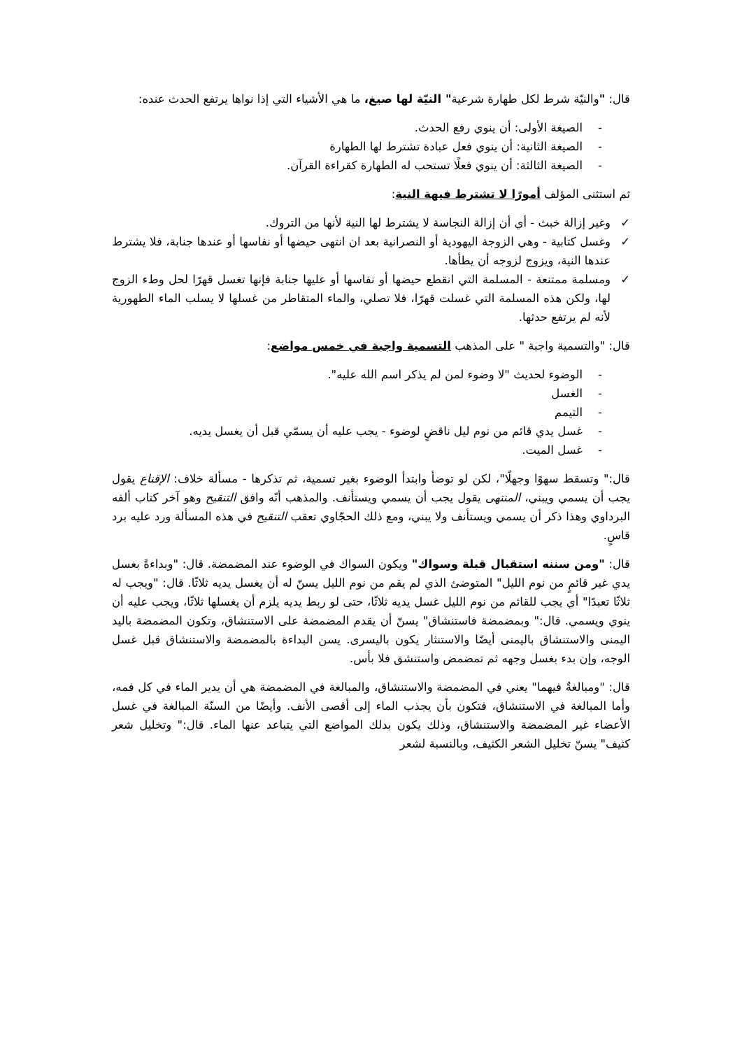قال: "والنيّة شرط لكل طهارة شرعية" النيّة لها صيغ، ما هي الأشياء التي إذا نواها يرتفع الحدث عنده:
- الصيغة الأولى: أن ينوي رفع الحدث.
- الصيغة الثانية: أن ينوي فعل عبادة تشترط لها الطهارة
- الصيغة الثالثة: أن ينوي فعلًا تستحب له الطهارة كقراءة القرآن.
ثم استثنى المؤلف أمورًا لا تشترط فيهة النية:
✓ وغير إزالة خبث - أي أن إزالة النجاسة لا يشترط لها النية لأنها من التروك.
✓ وغسل كتابية - وهي الزوجة اليهودية أو النصرانية بعد ان انتهى حيضها أو نفاسها أو عندها جنابة، فلا يشترط عندها النية، ويزوج لزوجه أن يطأها.
✓ ومسلمة ممتنعة - المسلمة التي انقطع حيضها أو نفاسها أو عليها جنابة فإنها تغسل قهرًا لحل وطء الزوج لها، ولكن هذه المسلمة التي غسلت قهرًا، فلا تصلي، والماء المتقاطر من غسلها لا يسلب الماء الطهورية لأنه لم يرتفع حدثها.
قال: "والتسمية واجبة " على المذهب التسمية واجبة في خمس مواضع:
- الوضوء لحديث "لا وضوء لمن لم يذكر اسم الله عليه".
- الغسل
- التيمم
- غسل يدي قائم من نوم ليل ناقضٍ لوضوء - يجب عليه أن يسمّي قبل أن يغسل يديه.
- غسل الميت.
قال:" وتسقط سهوًا وجهلًا"، لكن لو توضأ وابتدأ الوضوء بغير تسمية، ثم تذكرها - مسألة خلاف: الإقناع يقول يجب أن يسمي ويبني، المنتهى يقول يجب أن يسمي ويستأنف. والمذهب أنّه وافق التنقيح وهو آخر كتاب ألفه البرداوي وهذا ذكر أن يسمي ويستأنف ولا يبني، ومع ذلك الحجّاوي تعقب التنقيح في هذه المسألة ورد عليه برد قاسٍ.
قال: "ومن سننه استقبال قبلة وسواك" ويكون السواك في الوضوء عند المضمضة. قال: "وبداءةً بغسل يدي غير قائمٍ من نوم الليل" المتوضئ الذي لم يقم من نوم الليل يسنّ له أن يغسل يديه ثلاثًا. قال: "ويجب له ثلاثًا تعبدًا" أي يجب للقائم من نوم الليل غسل يديه ثلاثًا، حتى لو ربط يديه يلزم أن يغسلها ثلاثًا، ويجب عليه أن ينوي ويسمي. قال:" وبمضمضة فاستنشاق" يسنّ أن يقدم المضمضة على الاستنشاق، وتكون المضمضة باليد اليمنى والاستنشاق باليمنى أيضًا والاستنثار يكون باليسرى. يسن البداءة بالمضمضة والاستنشاق قبل غسل الوجه، وإن بدء بغسل وجهه ثم تمضمض واستنشق فلا بأس.
قال: "ومبالغةٌ فيهما" يعني في المضمضة والاستنشاق، والمبالغة في المضمضة هي أن يدير الماء في كل فمه، وأما المبالغة في الاستنشاق، فتكون بأن يجذب الماء إلى أقصى الأنف. وأيضًا من السنّة المبالغة في غسل الأعضاء غير المضمضة والاستنشاق، وذلك يكون بدلك المواضع التي يتباعد عنها الماء. قال:" وتخليل شعر كثيف" يسنّ تخليل الشعر الكثيف، وبالنسبة لشعر